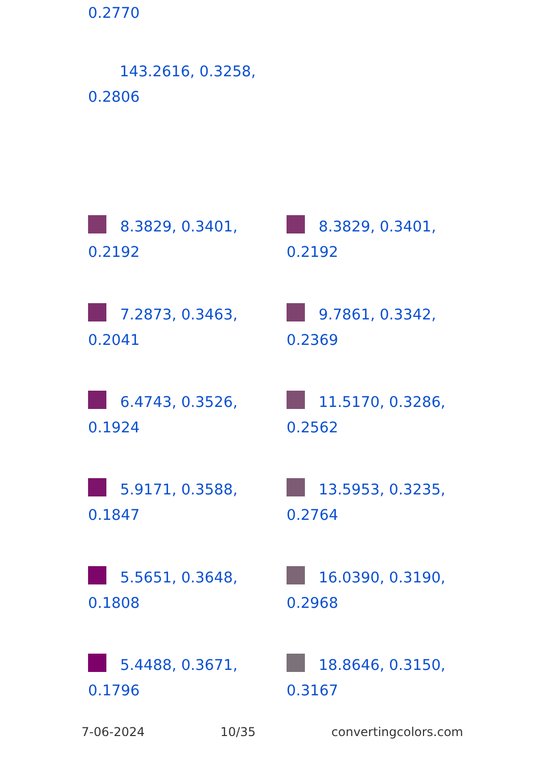0.2770
143.2616, 0.3258, 0.2806
8.3829, 0.3401, 0.2192 8.3829, 0.3401, 0.2192
7.2873, 0.3463, 0.2041 9.7861, 0.3342, 0.2369
6.4743, 0.3526, 0.1924 11.5170, 0.3286, 0.2562
5.9171, 0.3588, 0.1847 13.5953, 0.3235, 0.2764
5.5651, 0.3648, 0.1808 16.0390, 0.3190, 0.2968
5.4488, 0.3671, 0.1796 18.8646, 0.3150, 0.3167
7-06-2024 10/35 convertingcolors.com